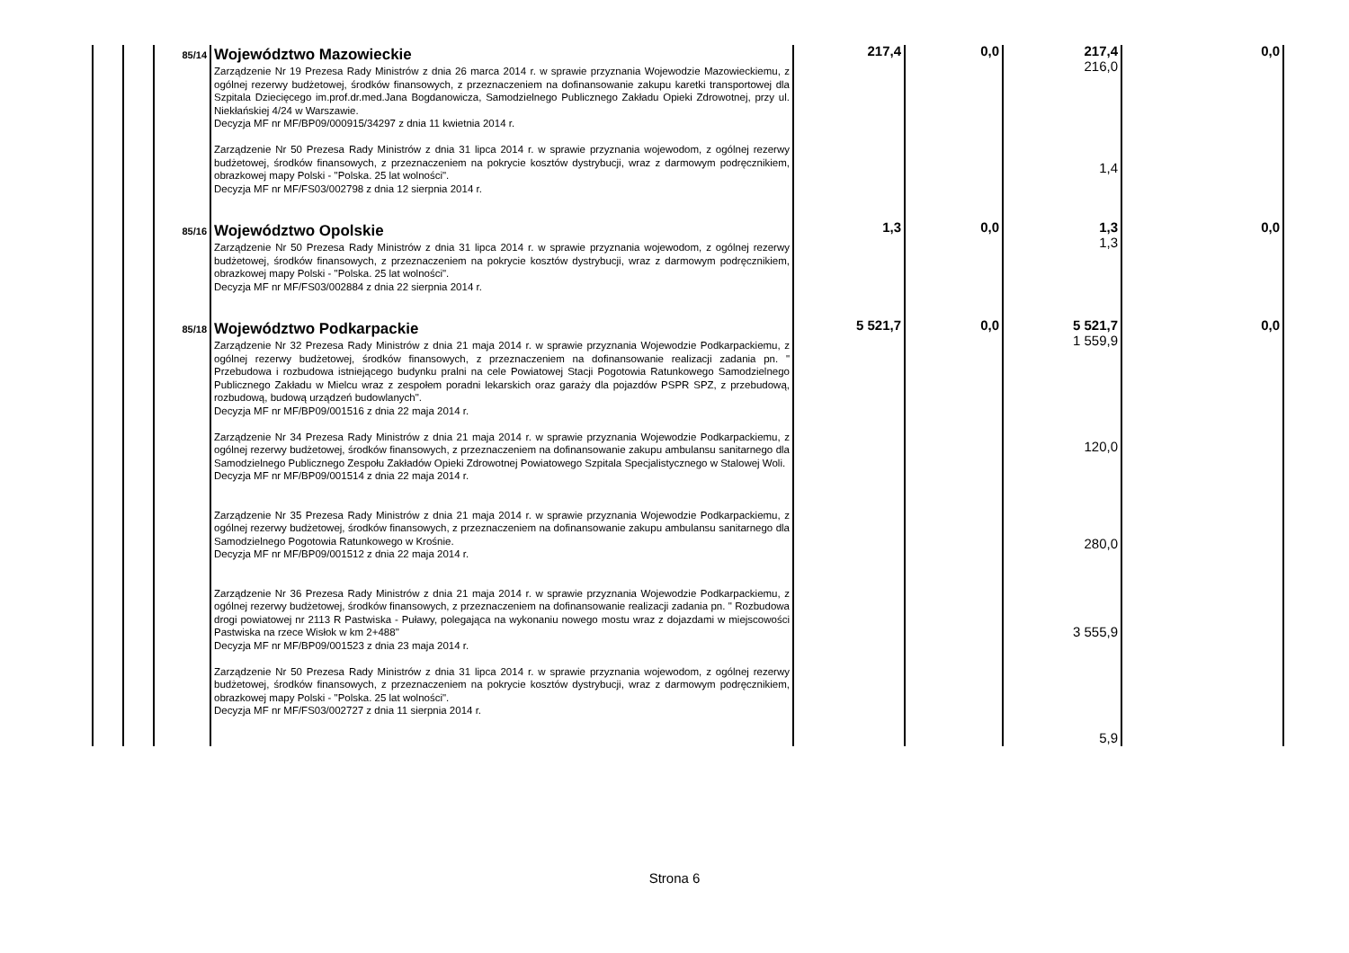| | | 85/14 | Województwo Mazowieckie Zarządzenie Nr 19 Prezesa Rady Ministrów z dnia 26 marca 2014 r. w sprawie przyznania Wojewodzie Mazowieckiemu, z ogólnej rezerwy budżetowej, środków finansowych, z przeznaczeniem na dofinansowanie zakupu karetki transportowej dla Szpitala Dziecięcego im.prof.dr.med.Jana Bogdanowicza, Samodzielnego Publicznego Zakładu Opieki Zdrowotnej, przy ul. Niekłańskiej 4/24 w Warszawie. Decyzja MF nr MF/BP09/000915/34297 z dnia 11 kwietnia 2014 r. Zarządzenie Nr 50 Prezesa Rady Ministrów z dnia 31 lipca 2014 r. w sprawie przyznania wojewodom, z ogólnej rezerwy budżetowej, środków finansowych, z przeznaczeniem na pokrycie kosztów dystrybucji, wraz z darmowym podręcznikiem, obrazkowej mapy Polski - "Polska. 25 lat wolności". Decyzja MF nr MF/FS03/002798 z dnia 12 sierpnia 2014 r. | 217,4 | 0,0 | 217,4 216,0 1,4 | 0,0 |
| | | 85/16 | Województwo Opolskie Zarządzenie Nr 50 Prezesa Rady Ministrów z dnia 31 lipca 2014 r. w sprawie przyznania wojewodom, z ogólnej rezerwy budżetowej, środków finansowych, z przeznaczeniem na pokrycie kosztów dystrybucji, wraz z darmowym podręcznikiem, obrazkowej mapy Polski - "Polska. 25 lat wolności". Decyzja MF nr MF/FS03/002884 z dnia 22 sierpnia 2014 r. | 1,3 | 0,0 | 1,3 1,3 | 0,0 |
| | | 85/18 | Województwo Podkarpackie Zarządzenie Nr 32 Prezesa Rady Ministrów z dnia 21 maja 2014 r. w sprawie przyznania Wojewodzie Podkarpackiemu, z ogólnej rezerwy budżetowej, środków finansowych, z przeznaczeniem na dofinansowanie realizacji zadania pn. " Przebudowa i rozbudowa istniejącego budynku pralni na cele Powiatowej Stacji Pogotowia Ratunkowego Samodzielnego Publicznego Zakładu w Mielcu wraz z zespołem poradni lekarskich oraz garaży dla pojazdów PSPR SPZ, z przebudową, rozbudową, budową urządzeń budowlanych". Decyzja MF nr MF/BP09/001516 z dnia 22 maja 2014 r. Zarządzenie Nr 34 Prezesa Rady Ministrów z dnia 21 maja 2014 r. w sprawie przyznania Wojewodzie Podkarpackiemu, z ogólnej rezerwy budżetowej, środków finansowych, z przeznaczeniem na dofinansowanie zakupu ambulansu sanitarnego dla Samodzielnego Publicznego Zespołu Zakładów Opieki Zdrowotnej Powiatowego Szpitala Specjalistycznego w Stalowej Woli. Decyzja MF nr MF/BP09/001514 z dnia 22 maja 2014 r. Zarządzenie Nr 35 Prezesa Rady Ministrów z dnia 21 maja 2014 r. w sprawie przyznania Wojewodzie Podkarpackiemu, z ogólnej rezerwy budżetowej, środków finansowych, z przeznaczeniem na dofinansowanie zakupu ambulansu sanitarnego dla Samodzielnego Pogotowia Ratunkowego w Krośnie. Decyzja MF nr MF/BP09/001512 z dnia 22 maja 2014 r. Zarządzenie Nr 36 Prezesa Rady Ministrów z dnia 21 maja 2014 r. w sprawie przyznania Wojewodzie Podkarpackiemu, z ogólnej rezerwy budżetowej, środków finansowych, z przeznaczeniem na dofinansowanie realizacji zadania pn. " Rozbudowa drogi powiatowej nr 2113 R Pastwiska - Puławy, polegająca na wykonaniu nowego mostu wraz z dojazdami w miejscowości Pastwiska na rzece Wisłok w km 2+488" Decyzja MF nr MF/BP09/001523 z dnia 23 maja 2014 r. Zarządzenie Nr 50 Prezesa Rady Ministrów z dnia 31 lipca 2014 r. w sprawie przyznania wojewodom, z ogólnej rezerwy budżetowej, środków finansowych, z przeznaczeniem na pokrycie kosztów dystrybucji, wraz z darmowym podręcznikiem, obrazkowej mapy Polski - "Polska. 25 lat wolności". Decyzja MF nr MF/FS03/002727 z dnia 11 sierpnia 2014 r. | 5 521,7 | 0,0 | 5 521,7 1 559,9 120,0 280,0 3 555,9 5,9 | 0,0 |
Strona 6